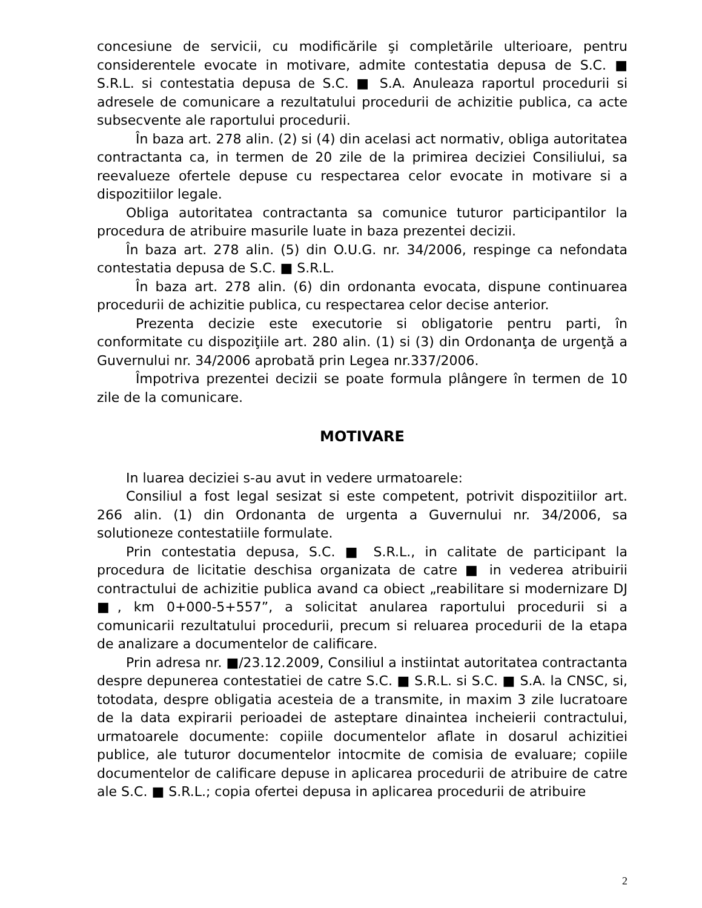concesiune de servicii, cu modificările şi completările ulterioare, pentru considerentele evocate in motivare, admite contestatia depusa de S.C. ■ S.R.L. si contestatia depusa de S.C. ■ S.A. Anuleaza raportul procedurii si adresele de comunicare a rezultatului procedurii de achizitie publica, ca acte subsecvente ale raportului procedurii.
În baza art. 278 alin. (2) si (4) din acelasi act normativ, obliga autoritatea contractanta ca, in termen de 20 zile de la primirea deciziei Consiliului, sa reevalueze ofertele depuse cu respectarea celor evocate in motivare si a dispozitiilor legale.
Obliga autoritatea contractanta sa comunice tuturor participantilor la procedura de atribuire masurile luate in baza prezentei decizii.
În baza art. 278 alin. (5) din O.U.G. nr. 34/2006, respinge ca nefondata contestatia depusa de S.C. ■ S.R.L.
În baza art. 278 alin. (6) din ordonanta evocata, dispune continuarea procedurii de achizitie publica, cu respectarea celor decise anterior.
Prezenta decizie este executorie si obligatorie pentru parti, în conformitate cu dispoziţiile art. 280 alin. (1) si (3) din Ordonanţa de urgenţă a Guvernului nr. 34/2006 aprobată prin Legea nr.337/2006.
Împotriva prezentei decizii se poate formula plângere în termen de 10 zile de la comunicare.
MOTIVARE
In luarea deciziei s-au avut in vedere urmatoarele:
Consiliul a fost legal sesizat si este competent, potrivit dispozitiilor art. 266 alin. (1) din Ordonanta de urgenta a Guvernului nr. 34/2006, sa solutioneze contestatiile formulate.
Prin contestatia depusa, S.C. ■ S.R.L., in calitate de participant la procedura de licitatie deschisa organizata de catre ■ in vederea atribuirii contractului de achizitie publica avand ca obiect „reabilitare si modernizare DJ ■, km 0+000-5+557”, a solicitat anularea raportului procedurii si a comunicarii rezultatului procedurii, precum si reluarea procedurii de la etapa de analizare a documentelor de calificare.
Prin adresa nr. ■/23.12.2009, Consiliul a instiintat autoritatea contractanta despre depunerea contestatiei de catre S.C. ■ S.R.L. si S.C. ■ S.A. la CNSC, si, totodata, despre obligatia acesteia de a transmite, in maxim 3 zile lucratoare de la data expirarii perioadei de asteptare dinaintea incheierii contractului, urmatoarele documente: copiile documentelor aflate in dosarul achizitiei publice, ale tuturor documentelor intocmite de comisia de evaluare; copiile documentelor de calificare depuse in aplicarea procedurii de atribuire de catre ale S.C. ■ S.R.L.; copia ofertei depusa in aplicarea procedurii de atribuire
2